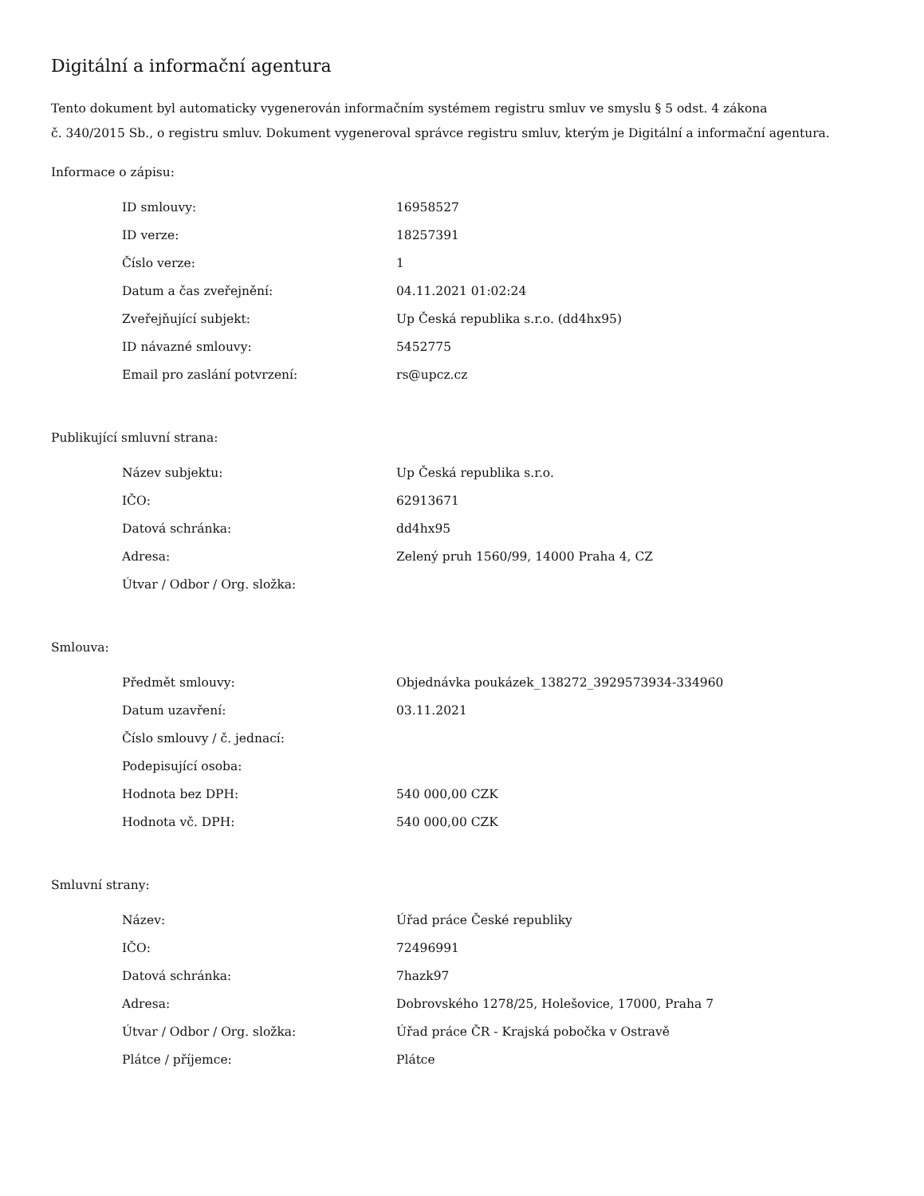Digitální a informační agentura
Tento dokument byl automaticky vygenerován informačním systémem registru smluv ve smyslu § 5 odst. 4 zákona
č. 340/2015 Sb., o registru smluv. Dokument vygeneroval správce registru smluv, kterým je Digitální a informační agentura.
Informace o zápisu:
| ID smlouvy: | 16958527 |
| ID verze: | 18257391 |
| Číslo verze: | 1 |
| Datum a čas zveřejnění: | 04.11.2021 01:02:24 |
| Zveřejňující subjekt: | Up Česká republika s.r.o. (dd4hx95) |
| ID návazné smlouvy: | 5452775 |
| Email pro zaslání potvrzení: | rs@upcz.cz |
Publikující smluvní strana:
| Název subjektu: | Up Česká republika s.r.o. |
| IČO: | 62913671 |
| Datová schránka: | dd4hx95 |
| Adresa: | Zelený pruh 1560/99, 14000 Praha 4, CZ |
| Útvar / Odbor / Org. složka: | |
Smlouva:
| Předmět smlouvy: | Objednávka poukázek_138272_3929573934-334960 |
| Datum uzavření: | 03.11.2021 |
| Číslo smlouvy / č. jednací: | |
| Podepisující osoba: | |
| Hodnota bez DPH: | 540 000,00 CZK |
| Hodnota vč. DPH: | 540 000,00 CZK |
Smluvní strany:
| Název: | Úřad práce České republiky |
| IČO: | 72496991 |
| Datová schránka: | 7hazk97 |
| Adresa: | Dobrovského 1278/25, Holešovice, 17000, Praha 7 |
| Útvar / Odbor / Org. složka: | Úřad práce ČR - Krajská pobočka v Ostravě |
| Plátce / příjemce: | Plátce |